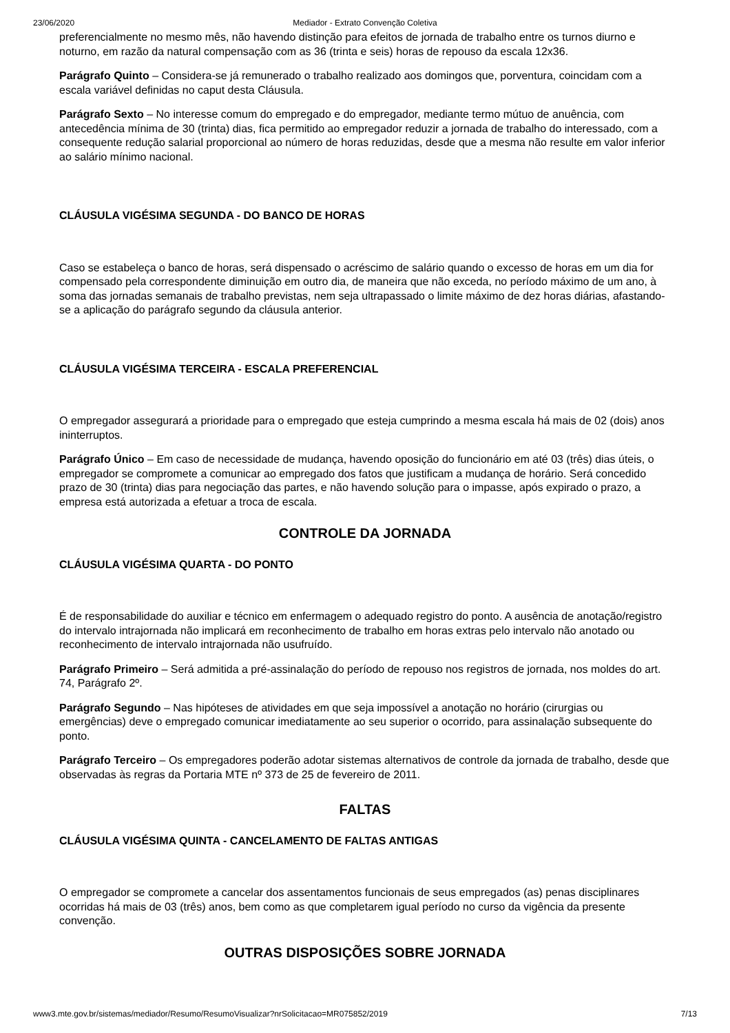23/06/2020 Mediador - Extrato Convenção Coletiva
preferencialmente no mesmo mês, não havendo distinção para efeitos de jornada de trabalho entre os turnos diurno e noturno, em razão da natural compensação com as 36 (trinta e seis) horas de repouso da escala 12x36.
Parágrafo Quinto – Considera-se já remunerado o trabalho realizado aos domingos que, porventura, coincidam com a escala variável definidas no caput desta Cláusula.
Parágrafo Sexto – No interesse comum do empregado e do empregador, mediante termo mútuo de anuência, com antecedência mínima de 30 (trinta) dias, fica permitido ao empregador reduzir a jornada de trabalho do interessado, com a consequente redução salarial proporcional ao número de horas reduzidas, desde que a mesma não resulte em valor inferior ao salário mínimo nacional.
CLÁUSULA VIGÉSIMA SEGUNDA - DO BANCO DE HORAS
Caso se estabeleça o banco de horas, será dispensado o acréscimo de salário quando o excesso de horas em um dia for compensado pela correspondente diminuição em outro dia, de maneira que não exceda, no período máximo de um ano, à soma das jornadas semanais de trabalho previstas, nem seja ultrapassado o limite máximo de dez horas diárias, afastando-se a aplicação do parágrafo segundo da cláusula anterior.
CLÁUSULA VIGÉSIMA TERCEIRA - ESCALA PREFERENCIAL
O empregador assegurará a prioridade para o empregado que esteja cumprindo a mesma escala há mais de 02 (dois) anos ininterruptos.
Parágrafo Único – Em caso de necessidade de mudança, havendo oposição do funcionário em até 03 (três) dias úteis, o empregador se compromete a comunicar ao empregado dos fatos que justificam a mudança de horário. Será concedido prazo de 30 (trinta) dias para negociação das partes, e não havendo solução para o impasse, após expirado o prazo, a empresa está autorizada a efetuar a troca de escala.
CONTROLE DA JORNADA
CLÁUSULA VIGÉSIMA QUARTA - DO PONTO
É de responsabilidade do auxiliar e técnico em enfermagem o adequado registro do ponto. A ausência de anotação/registro do intervalo intrajornada não implicará em reconhecimento de trabalho em horas extras pelo intervalo não anotado ou reconhecimento de intervalo intrajornada não usufruído.
Parágrafo Primeiro – Será admitida a pré-assinalação do período de repouso nos registros de jornada, nos moldes do art. 74, Parágrafo 2º.
Parágrafo Segundo – Nas hipóteses de atividades em que seja impossível a anotação no horário (cirurgias ou emergências) deve o empregado comunicar imediatamente ao seu superior o ocorrido, para assinalação subsequente do ponto.
Parágrafo Terceiro – Os empregadores poderão adotar sistemas alternativos de controle da jornada de trabalho, desde que observadas às regras da Portaria MTE nº 373 de 25 de fevereiro de 2011.
FALTAS
CLÁUSULA VIGÉSIMA QUINTA - CANCELAMENTO DE FALTAS ANTIGAS
O empregador se compromete a cancelar dos assentamentos funcionais de seus empregados (as) penas disciplinares ocorridas há mais de 03 (três) anos, bem como as que completarem igual período no curso da vigência da presente convenção.
OUTRAS DISPOSIÇÕES SOBRE JORNADA
www3.mte.gov.br/sistemas/mediador/Resumo/ResumoVisualizar?nrSolicitacao=MR075852/2019 7/13